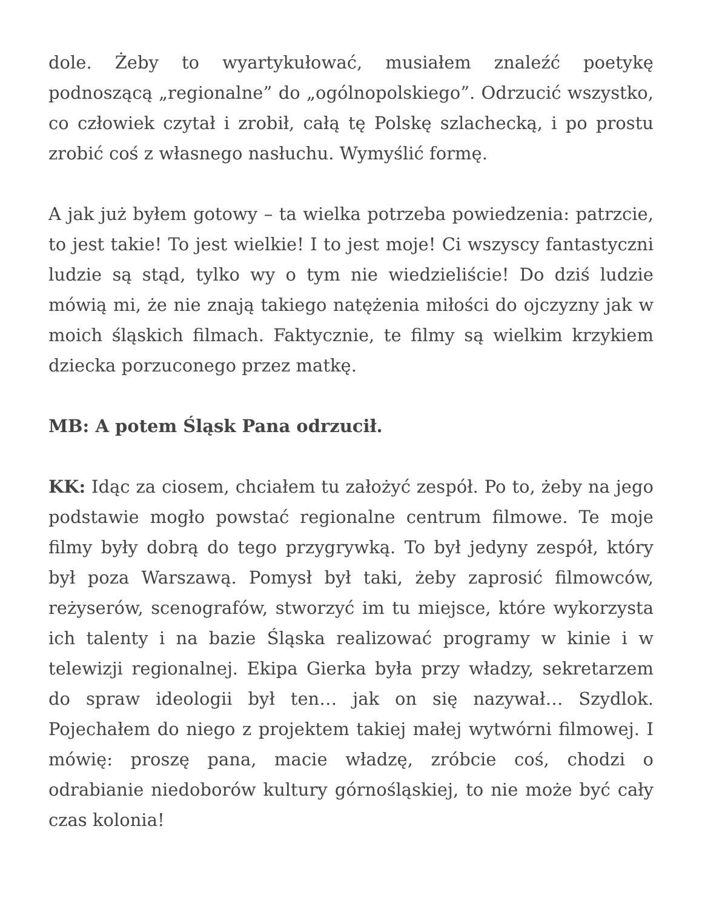dole. Żeby to wyartykułować, musiałem znaleźć poetykę podnoszącą „regionalne” do „ogólnopolskiego”. Odrzucić wszystko, co człowiek czytał i zrobił, całą tę Polskę szlachecką, i po prostu zrobić coś z własnego nasłuchu. Wymyślić formę.
A jak już byłem gotowy – ta wielka potrzeba powiedzenia: patrzcie, to jest takie! To jest wielkie! I to jest moje! Ci wszyscy fantastyczni ludzie są stąd, tylko wy o tym nie wiedzieliście! Do dziś ludzie mówią mi, że nie znają takiego natężenia miłości do ojczyzny jak w moich śląskich filmach. Faktycznie, te filmy są wielkim krzykiem dziecka porzuconego przez matkę.
MB: A potem Śląsk Pana odrzucił.
KK: Idąc za ciosem, chciałem tu założyć zespół. Po to, żeby na jego podstawie mogło powstać regionalne centrum filmowe. Te moje filmy były dobrą do tego przygrywką. To był jedyny zespół, który był poza Warszawą. Pomysł był taki, żeby zaprosić filmowców, reżyserów, scenografów, stworzyć im tu miejsce, które wykorzysta ich talenty i na bazie Śląska realizować programy w kinie i w telewizji regionalnej. Ekipa Gierka była przy władzy, sekretarzem do spraw ideologii był ten… jak on się nazywał… Szydlok. Pojechałem do niego z projektem takiej małej wytwórni filmowej. I mówię: proszę pana, macie władzę, zróbcie coś, chodzi o odrabianie niedoborów kultury górnośląskiej, to nie może być cały czas kolonia!